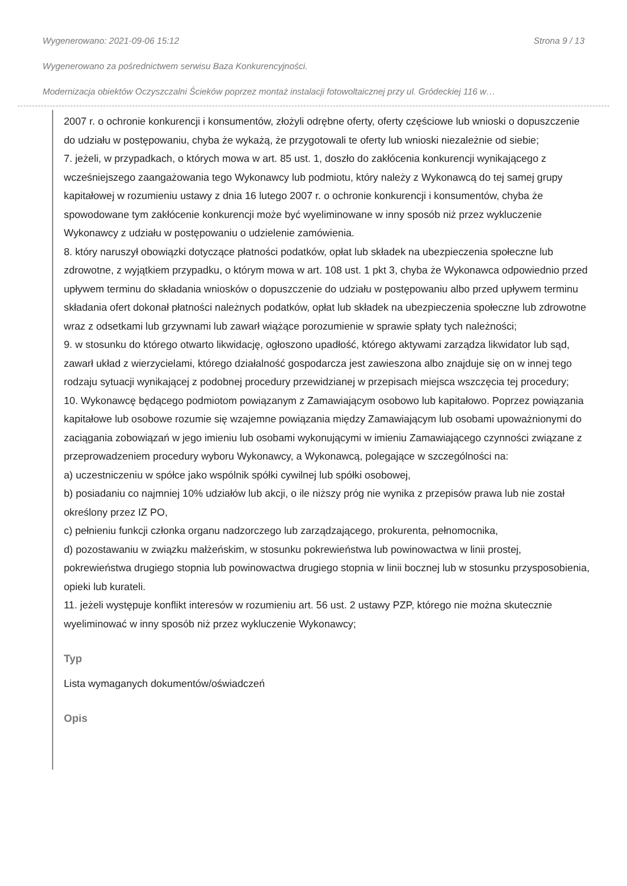Wygenerowano: 2021-09-06 15:12 Strona 9 / 13
Wygenerowano za pośrednictwem serwisu Baza Konkurencyjności.
Modernizacja obiektów Oczyszczalni Ścieków poprzez montaż instalacji fotowoltaicznej przy ul. Gródeckiej 116 w…
2007 r. o ochronie konkurencji i konsumentów, złożyli odrębne oferty, oferty częściowe lub wnioski o dopuszczenie do udziału w postępowaniu, chyba że wykażą, że przygotowali te oferty lub wnioski niezależnie od siebie;
7. jeżeli, w przypadkach, o których mowa w art. 85 ust. 1, doszło do zakłócenia konkurencji wynikającego z wcześniejszego zaangażowania tego Wykonawcy lub podmiotu, który należy z Wykonawcą do tej samej grupy kapitałowej w rozumieniu ustawy z dnia 16 lutego 2007 r. o ochronie konkurencji i konsumentów, chyba że spowodowane tym zakłócenie konkurencji może być wyeliminowane w inny sposób niż przez wykluczenie Wykonawcy z udziału w postępowaniu o udzielenie zamówienia.
8. który naruszył obowiązki dotyczące płatności podatków, opłat lub składek na ubezpieczenia społeczne lub zdrowotne, z wyjątkiem przypadku, o którym mowa w art. 108 ust. 1 pkt 3, chyba że Wykonawca odpowiednio przed upływem terminu do składania wniosków o dopuszczenie do udziału w postępowaniu albo przed upływem terminu składania ofert dokonał płatności należnych podatków, opłat lub składek na ubezpieczenia społeczne lub zdrowotne wraz z odsetkami lub grzywnami lub zawarł wiążące porozumienie w sprawie spłaty tych należności;
9. w stosunku do którego otwarto likwidację, ogłoszono upadłość, którego aktywami zarządza likwidator lub sąd, zawarł układ z wierzycielami, którego działalność gospodarcza jest zawieszona albo znajduje się on w innej tego rodzaju sytuacji wynikającej z podobnej procedury przewidzianej w przepisach miejsca wszczęcia tej procedury;
10. Wykonawcę będącego podmiotom powiązanym z Zamawiającym osobowo lub kapitałowo. Poprzez powiązania kapitałowe lub osobowe rozumie się wzajemne powiązania między Zamawiającym lub osobami upoważnionymi do zaciągania zobowiązań w jego imieniu lub osobami wykonującymi w imieniu Zamawiającego czynności związane z przeprowadzeniem procedury wyboru Wykonawcy, a Wykonawcą, polegające w szczególności na:
a) uczestniczeniu w spółce jako wspólnik spółki cywilnej lub spółki osobowej,
b) posiadaniu co najmniej 10% udziałów lub akcji, o ile niższy próg nie wynika z przepisów prawa lub nie został określony przez IZ PO,
c) pełnieniu funkcji członka organu nadzorczego lub zarządzającego, prokurenta, pełnomocnika,
d) pozostawaniu w związku małżeńskim, w stosunku pokrewieństwa lub powinowactwa w linii prostej, pokrewieństwa drugiego stopnia lub powinowactwa drugiego stopnia w linii bocznej lub w stosunku przysposobienia, opieki lub kurateli.
11. jeżeli występuje konflikt interesów w rozumieniu art. 56 ust. 2 ustawy PZP, którego nie można skutecznie wyeliminować w inny sposób niż przez wykluczenie Wykonawcy;
Typ
Lista wymaganych dokumentów/oświadczeń
Opis